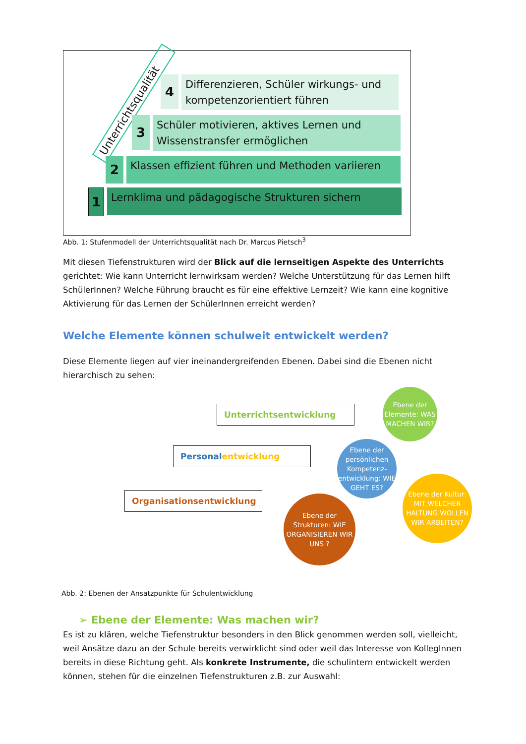Unterrichtsqualität
4
Differenzieren, Schüler wirkungs- und kompetenzorientiert führen
3
Schüler motivieren, aktives Lernen und Wissenstransfer ermöglichen
2
Klassen effizient führen und Methoden variieren
1
Lernklima und pädagogische Strukturen sichern
Abb. 1: Stufenmodell der Unterrichtsqualität nach Dr. Marcus Pietsch<sup>3</sup>
Mit diesen Tiefenstrukturen wird der Blick auf die lernseitigen Aspekte des Unterrichts gerichtet: Wie kann Unterricht lernwirksam werden? Welche Unterstützung für das Lernen hilft SchülerInnen? Welche Führung braucht es für eine effektive Lernzeit? Wie kann eine kognitive Aktivierung für das Lernen der SchülerInnen erreicht werden?
Welche Elemente können schulweit entwickelt werden?
Diese Elemente liegen auf vier ineinandergreifenden Ebenen. Dabei sind die Ebenen nicht hierarchisch zu sehen:
Unterrichtsentwicklung
Personalentwicklung
Organisationsentwicklung
Ebene der Elemente: WAS MACHEN WIR?
Ebene der persönlichen Kompetenz-entwicklung: WIE GEHT ES?
Ebene der Kultur: MIT WELCHER HALTUNG WOLLEN WIR ARBEITEN?
Ebene der Strukturen: WIE ORGANISIEREN WIR UNS ?
Abb. 2: Ebenen der Ansatzpunkte für Schulentwicklung
➢ Ebene der Elemente: Was machen wir?
Es ist zu klären, welche Tiefenstruktur besonders in den Blick genommen werden soll, vielleicht, weil Ansätze dazu an der Schule bereits verwirklicht sind oder weil das Interesse von KollegInnen bereits in diese Richtung geht. Als konkrete Instrumente, die schulintern entwickelt werden können, stehen für die einzelnen Tiefenstrukturen z.B. zur Auswahl: